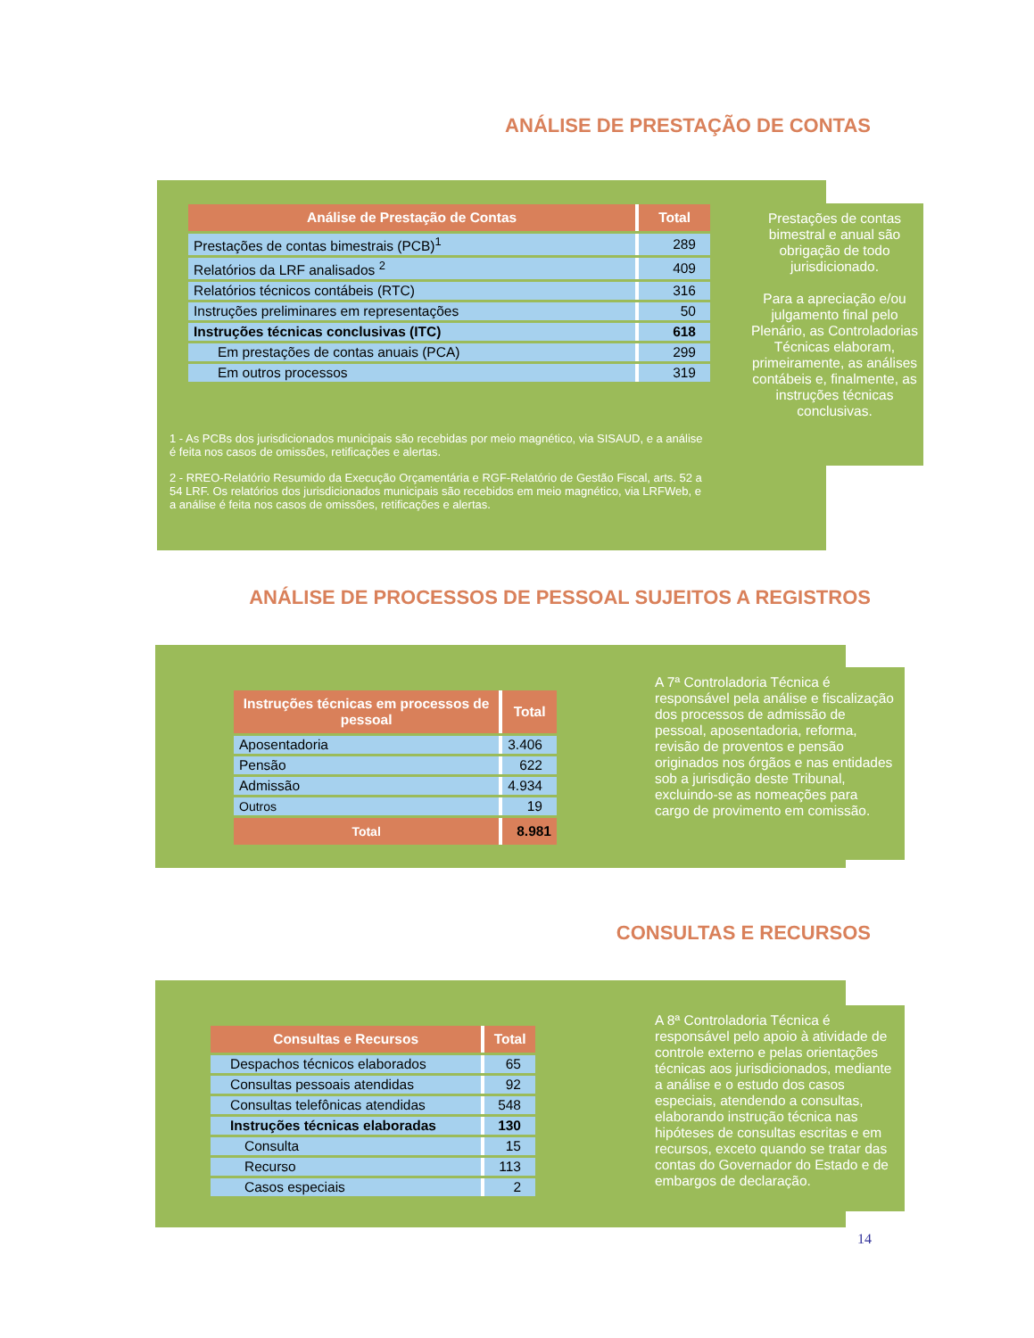ANÁLISE DE PRESTAÇÃO DE CONTAS
| Análise de Prestação de Contas | Total |
| --- | --- |
| Prestações de contas bimestrais (PCB)<sup>1</sup> | 289 |
| Relatórios da LRF analisados <sup>2</sup> | 409 |
| Relatórios técnicos contábeis (RTC) | 316 |
| Instruções preliminares em representações | 50 |
| Instruções técnicas conclusivas (ITC) | 618 |
| Em prestações de contas anuais (PCA) | 299 |
| Em outros processos | 319 |
1 - As PCBs dos jurisdicionados municipais são recebidas por meio magnético, via SISAUD, e a análise é feita nos casos de omissões, retificações e alertas.
2 - RREO-Relatório Resumido da Execução Orçamentária e RGF-Relatório de Gestão Fiscal, arts. 52 a 54 LRF. Os relatórios dos jurisdicionados municipais são recebidos em meio magnético, via LRFWeb, e a análise é feita nos casos de omissões, retificações e alertas.
Prestações de contas bimestral e anual são obrigação de todo jurisdicionado.
Para a apreciação e/ou julgamento final pelo Plenário, as Controladorias Técnicas elaboram, primeiramente, as análises contábeis e, finalmente, as instruções técnicas conclusivas.
ANÁLISE DE PROCESSOS DE PESSOAL SUJEITOS A REGISTROS
| Instruções técnicas em processos de pessoal | Total |
| --- | --- |
| Aposentadoria | 3.406 |
| Pensão | 622 |
| Admissão | 4.934 |
| Outros | 19 |
| Total | 8.981 |
A 7ª Controladoria Técnica é responsável pela análise e fiscalização dos processos de admissão de pessoal, aposentadoria, reforma, revisão de proventos e pensão originados nos órgãos e nas entidades sob a jurisdição deste Tribunal, excluindo-se as nomeações para cargo de provimento em comissão.
CONSULTAS E RECURSOS
| Consultas e Recursos | Total |
| --- | --- |
| Despachos técnicos elaborados | 65 |
| Consultas pessoais atendidas | 92 |
| Consultas telefônicas atendidas | 548 |
| Instruções técnicas elaboradas | 130 |
| Consulta | 15 |
| Recurso | 113 |
| Casos especiais | 2 |
A 8ª Controladoria Técnica é responsável pelo apoio à atividade de controle externo e pelas orientações técnicas aos jurisdicionados, mediante a análise e o estudo dos casos especiais, atendendo a consultas, elaborando instrução técnica nas hipóteses de consultas escritas e em recursos, exceto quando se tratar das contas do Governador do Estado e de embargos de declaração.
14